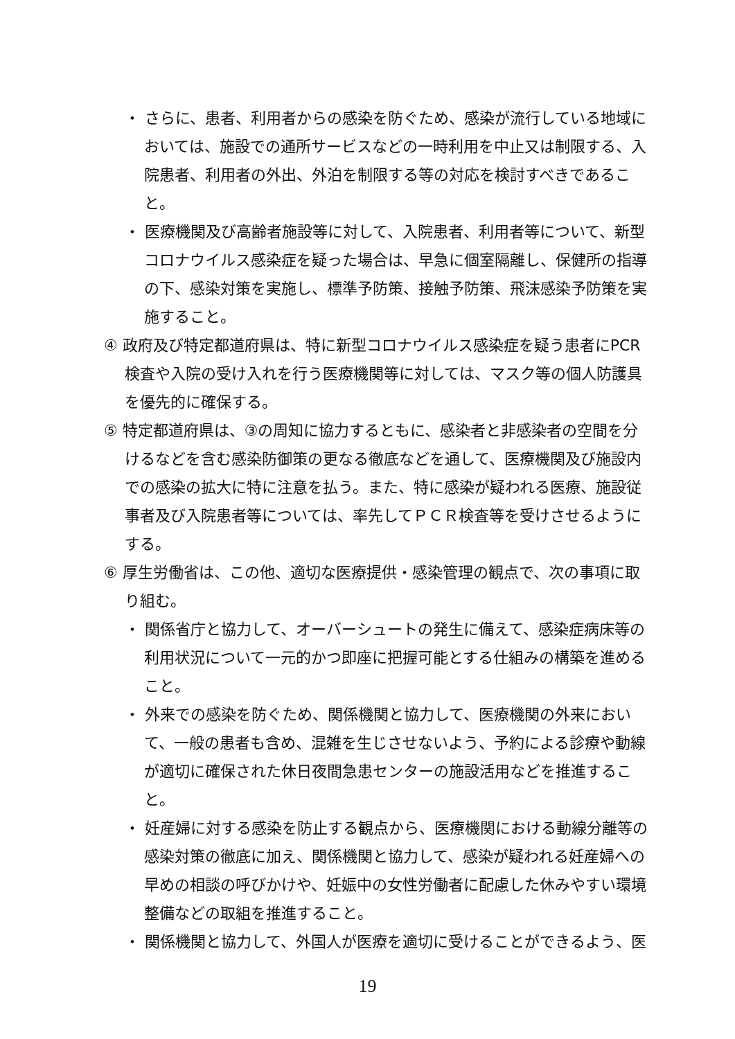・ さらに、患者、利用者からの感染を防ぐため、感染が流行している地域においては、施設での通所サービスなどの一時利用を中止又は制限する、入院患者、利用者の外出、外泊を制限する等の対応を検討すべきであること。
・ 医療機関及び高齢者施設等に対して、入院患者、利用者等について、新型コロナウイルス感染症を疑った場合は、早急に個室隔離し、保健所の指導の下、感染対策を実施し、標準予防策、接触予防策、飛沫感染予防策を実施すること。
④ 政府及び特定都道府県は、特に新型コロナウイルス感染症を疑う患者にPCR 検査や入院の受け入れを行う医療機関等に対しては、マスク等の個人防護具を優先的に確保する。
⑤ 特定都道府県は、③の周知に協力するともに、感染者と非感染者の空間を分けるなどを含む感染防御策の更なる徹底などを通して、医療機関及び施設内での感染の拡大に特に注意を払う。また、特に感染が疑われる医療、施設従事者及び入院患者等については、率先してＰＣＲ検査等を受けさせるようにする。
⑥ 厚生労働省は、この他、適切な医療提供・感染管理の観点で、次の事項に取り組む。
・ 関係省庁と協力して、オーバーシュートの発生に備えて、感染症病床等の利用状況について一元的かつ即座に把握可能とする仕組みの構築を進めること。
・ 外来での感染を防ぐため、関係機関と協力して、医療機関の外来において、一般の患者も含め、混雑を生じさせないよう、予約による診療や動線が適切に確保された休日夜間急患センターの施設活用などを推進すること。
・ 妊産婦に対する感染を防止する観点から、医療機関における動線分離等の感染対策の徹底に加え、関係機関と協力して、感染が疑われる妊産婦への早めの相談の呼びかけや、妊娠中の女性労働者に配慮した休みやすい環境整備などの取組を推進すること。
・ 関係機関と協力して、外国人が医療を適切に受けることができるよう、医
19